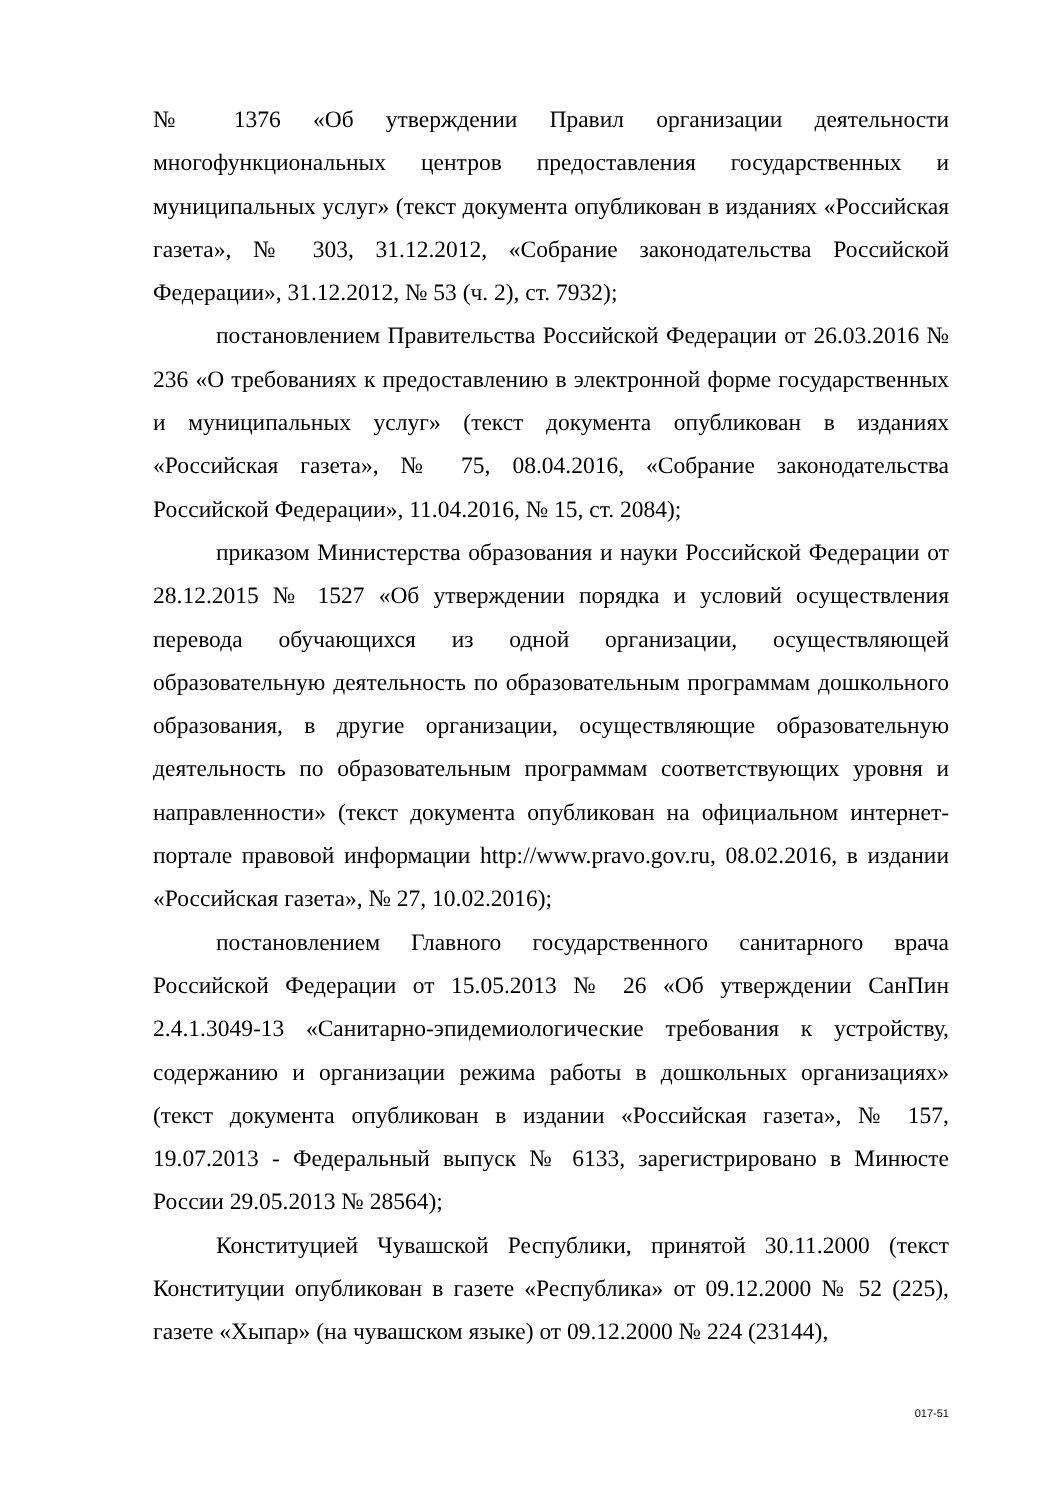№ 1376 «Об утверждении Правил организации деятельности многофункциональных центров предоставления государственных и муниципальных услуг» (текст документа опубликован в изданиях «Российская газета», № 303, 31.12.2012, «Собрание законодательства Российской Федерации», 31.12.2012, № 53 (ч. 2), ст. 7932);
постановлением Правительства Российской Федерации от 26.03.2016 № 236 «О требованиях к предоставлению в электронной форме государственных и муниципальных услуг» (текст документа опубликован в изданиях «Российская газета», № 75, 08.04.2016, «Собрание законодательства Российской Федерации», 11.04.2016, № 15, ст. 2084);
приказом Министерства образования и науки Российской Федерации от 28.12.2015 № 1527 «Об утверждении порядка и условий осуществления перевода обучающихся из одной организации, осуществляющей образовательную деятельность по образовательным программам дошкольного образования, в другие организации, осуществляющие образовательную деятельность по образовательным программам соответствующих уровня и направленности» (текст документа опубликован на официальном интернет-портале правовой информации http://www.pravo.gov.ru, 08.02.2016, в издании «Российская газета», № 27, 10.02.2016);
постановлением Главного государственного санитарного врача Российской Федерации от 15.05.2013 № 26 «Об утверждении СанПин 2.4.1.3049-13 «Санитарно-эпидемиологические требования к устройству, содержанию и организации режима работы в дошкольных организациях» (текст документа опубликован в издании «Российская газета», № 157, 19.07.2013 - Федеральный выпуск № 6133, зарегистрировано в Минюсте России 29.05.2013 № 28564);
Конституцией Чувашской Республики, принятой 30.11.2000 (текст Конституции опубликован в газете «Республика» от 09.12.2000 № 52 (225), газете «Хыпар» (на чувашском языке) от 09.12.2000 № 224 (23144),
017-51